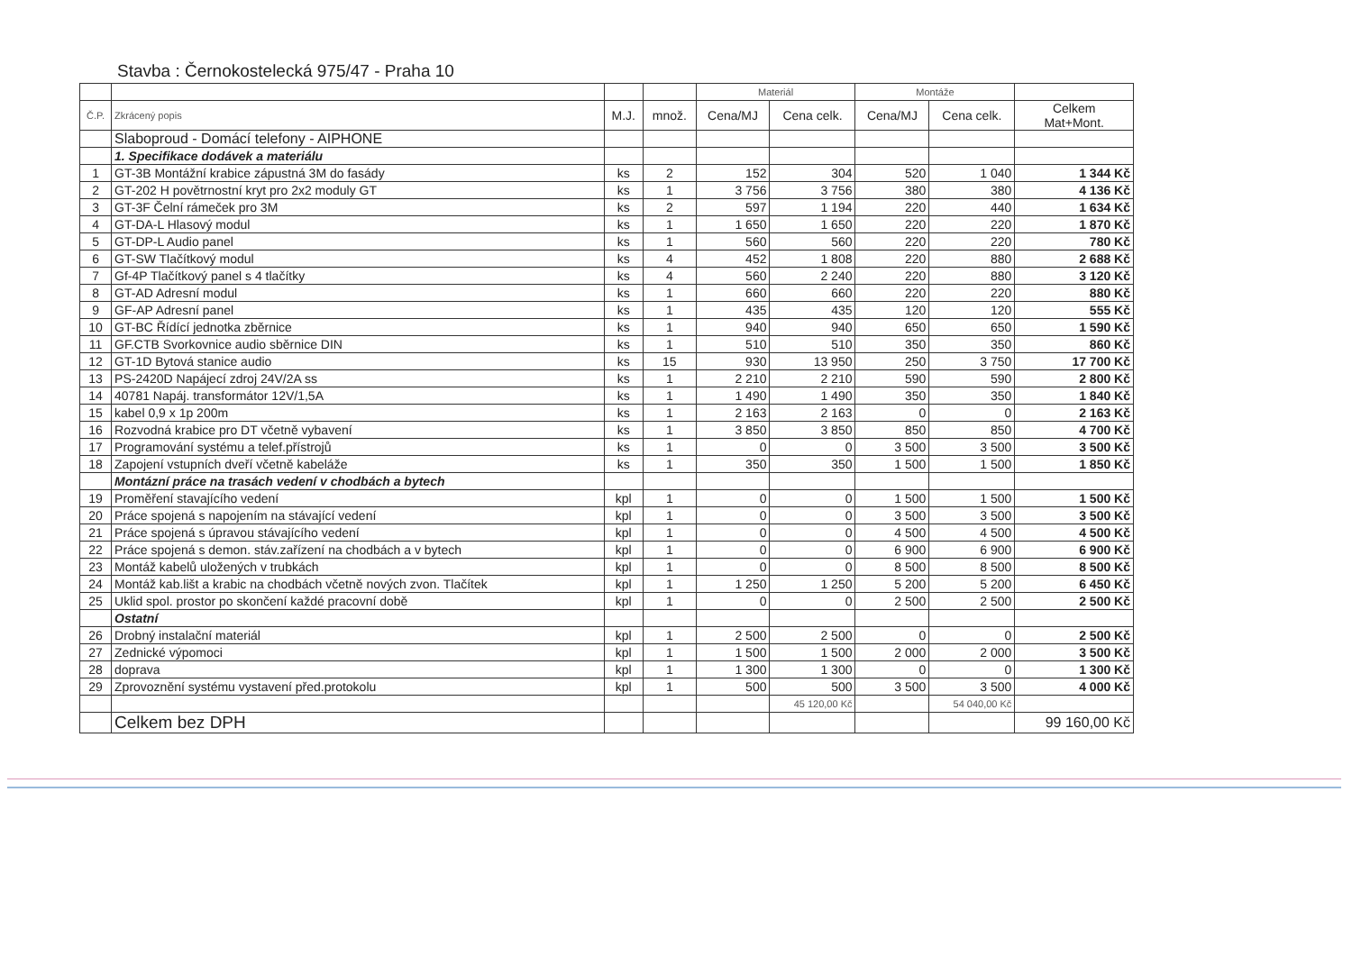Stavba : Černokostelecká 975/47 - Praha 10
| | | | | Materiál | | Montáže | | |
| --- | --- | --- | --- | --- | --- | --- | --- | --- |
| Č.P. | Zkrácený popis | M.J. | množ. | Cena/MJ | Cena celk. | Cena/MJ | Cena celk. | Celkem Mat+Mont. |
| | Slaboproud - Domácí telefony - AIPHONE | | | | | | | |
| | 1. Specifikace dodávek a materiálu | | | | | | | |
| 1 | GT-3B Montážní krabice zápustná 3M do fasády | ks | 2 | 152 | 304 | 520 | 1 040 | 1 344 Kč |
| 2 | GT-202 H povětrnostní kryt pro 2x2 moduly GT | ks | 1 | 3 756 | 3 756 | 380 | 380 | 4 136 Kč |
| 3 | GT-3F Čelní rámeček pro 3M | ks | 2 | 597 | 1 194 | 220 | 440 | 1 634 Kč |
| 4 | GT-DA-L Hlasový modul | ks | 1 | 1 650 | 1 650 | 220 | 220 | 1 870 Kč |
| 5 | GT-DP-L Audio panel | ks | 1 | 560 | 560 | 220 | 220 | 780 Kč |
| 6 | GT-SW Tlačítkový modul | ks | 4 | 452 | 1 808 | 220 | 880 | 2 688 Kč |
| 7 | Gf-4P Tlačítkový panel s 4 tlačítky | ks | 4 | 560 | 2 240 | 220 | 880 | 3 120 Kč |
| 8 | GT-AD Adresní modul | ks | 1 | 660 | 660 | 220 | 220 | 880 Kč |
| 9 | GF-AP Adresní panel | ks | 1 | 435 | 435 | 120 | 120 | 555 Kč |
| 10 | GT-BC Řídící jednotka zběrnice | ks | 1 | 940 | 940 | 650 | 650 | 1 590 Kč |
| 11 | GF.CTB Svorkovnice audio sběrnice DIN | ks | 1 | 510 | 510 | 350 | 350 | 860 Kč |
| 12 | GT-1D Bytová stanice audio | ks | 15 | 930 | 13 950 | 250 | 3 750 | 17 700 Kč |
| 13 | PS-2420D Napájecí zdroj 24V/2A ss | ks | 1 | 2 210 | 2 210 | 590 | 590 | 2 800 Kč |
| 14 | 40781 Napáj. transformátor 12V/1,5A | ks | 1 | 1 490 | 1 490 | 350 | 350 | 1 840 Kč |
| 15 | kabel 0,9 x 1p 200m | ks | 1 | 2 163 | 2 163 | 0 | 0 | 2 163 Kč |
| 16 | Rozvodná krabice pro DT včetně vybavení | ks | 1 | 3 850 | 3 850 | 850 | 850 | 4 700 Kč |
| 17 | Programování systému a telef.přístrojů | ks | 1 | 0 | 0 | 3 500 | 3 500 | 3 500 Kč |
| 18 | Zapojení vstupních dveří včetně kabeláže | ks | 1 | 350 | 350 | 1 500 | 1 500 | 1 850 Kč |
| | Montázní práce na trasách vedení v chodbách a bytech | | | | | | | |
| 19 | Proměření stavajícího vedení | kpl | 1 | 0 | 0 | 1 500 | 1 500 | 1 500 Kč |
| 20 | Práce spojená s napojením na stávající vedení | kpl | 1 | 0 | 0 | 3 500 | 3 500 | 3 500 Kč |
| 21 | Práce spojená s úpravou stávajícího vedení | kpl | 1 | 0 | 0 | 4 500 | 4 500 | 4 500 Kč |
| 22 | Práce spojená s demon. stáv.zařízení na chodbách a v bytech | kpl | 1 | 0 | 0 | 6 900 | 6 900 | 6 900 Kč |
| 23 | Montáž kabelů uložených v trubkách | kpl | 1 | 0 | 0 | 8 500 | 8 500 | 8 500 Kč |
| 24 | Montáž kab.lišt a krabic na chodbách včetně nových zvon. Tlačítek | kpl | 1 | 1 250 | 1 250 | 5 200 | 5 200 | 6 450 Kč |
| 25 | Uklid spol. prostor po skončení každé pracovní době | kpl | 1 | 0 | 0 | 2 500 | 2 500 | 2 500 Kč |
| | Ostatní | | | | | | | |
| 26 | Drobný instalační materiál | kpl | 1 | 2 500 | 2 500 | 0 | 0 | 2 500 Kč |
| 27 | Zednické výpomoci | kpl | 1 | 1 500 | 1 500 | 2 000 | 2 000 | 3 500 Kč |
| 28 | doprava | kpl | 1 | 1 300 | 1 300 | 0 | 0 | 1 300 Kč |
| 29 | Zprovoznění systému vystavení před.protokolu | kpl | 1 | 500 | 500 | 3 500 | 3 500 | 4 000 Kč |
| | | | | | 45 120,00 Kč | | 54 040,00 Kč | |
| | Celkem bez DPH | | | | | | | 99 160,00 Kč |